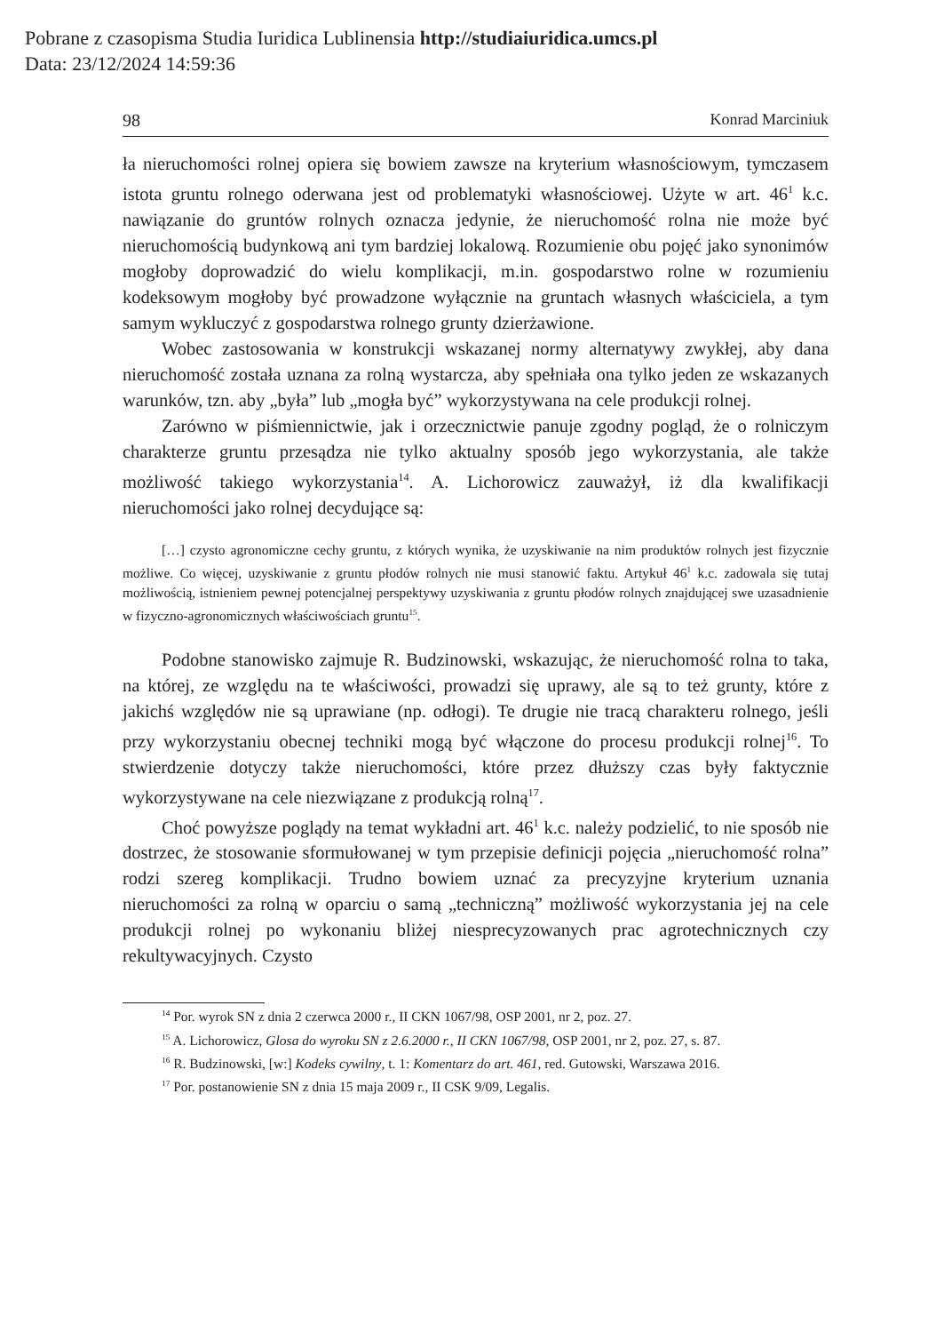Pobrane z czasopisma Studia Iuridica Lublinensia http://studiaiuridica.umcs.pl
Data: 23/12/2024 14:59:36
98 Konrad Marciniuk
ła nieruchomości rolnej opiera się bowiem zawsze na kryterium własnościowym, tymczasem istota gruntu rolnego oderwana jest od problematyki własnościowej. Użyte w art. 46<sup>1</sup> k.c. nawiązanie do gruntów rolnych oznacza jedynie, że nieruchomość rolna nie może być nieruchomością budynkową ani tym bardziej lokalową. Rozumienie obu pojęć jako synonimów mogłoby doprowadzić do wielu komplikacji, m.in. gospodarstwo rolne w rozumieniu kodeksowym mogłoby być prowadzone wyłącznie na gruntach własnych właściciela, a tym samym wykluczyć z gospodarstwa rolnego grunty dzierżawione.
Wobec zastosowania w konstrukcji wskazanej normy alternatywy zwykłej, aby dana nieruchomość została uznana za rolną wystarcza, aby spełniała ona tylko jeden ze wskazanych warunków, tzn. aby „była” lub „mogła być” wykorzystywana na cele produkcji rolnej.
Zarówno w piśmiennictwie, jak i orzecznictwie panuje zgodny pogląd, że o rolniczym charakterze gruntu przesądza nie tylko aktualny sposób jego wykorzystania, ale także możliwość takiego wykorzystania<sup>14</sup>. A. Lichorowicz zauważył, iż dla kwalifikacji nieruchomości jako rolnej decydujące są:
[…] czysto agronomiczne cechy gruntu, z których wynika, że uzyskiwanie na nim produktów rolnych jest fizycznie możliwe. Co więcej, uzyskiwanie z gruntu płodów rolnych nie musi stanowić faktu. Artykuł 46<sup>1</sup> k.c. zadowala się tutaj możliwością, istnieniem pewnej potencjalnej perspektywy uzyskiwania z gruntu płodów rolnych znajdującej swe uzasadnienie w fizyczno-agronomicznych właściwościach gruntu<sup>15</sup>.
Podobne stanowisko zajmuje R. Budzinowski, wskazując, że nieruchomość rolna to taka, na której, ze względu na te właściwości, prowadzi się uprawy, ale są to też grunty, które z jakichś względów nie są uprawiane (np. odłogi). Te drugie nie tracą charakteru rolnego, jeśli przy wykorzystaniu obecnej techniki mogą być włączone do procesu produkcji rolnej<sup>16</sup>. To stwierdzenie dotyczy także nieruchomości, które przez dłuższy czas były faktycznie wykorzystywane na cele niezwiązane z produkcją rolną<sup>17</sup>.
Choć powyższe poglądy na temat wykładni art. 46<sup>1</sup> k.c. należy podzielić, to nie sposób nie dostrzec, że stosowanie sformułowanej w tym przepisie definicji pojęcia „nieruchomość rolna” rodzi szereg komplikacji. Trudno bowiem uznać za precyzyjne kryterium uznania nieruchomości za rolną w oparciu o samą „techniczną” możliwość wykorzystania jej na cele produkcji rolnej po wykonaniu bliżej niesprecyzowanych prac agrotechnicznych czy rekultywacyjnych. Czysto
<sup>14</sup> Por. wyrok SN z dnia 2 czerwca 2000 r., II CKN 1067/98, OSP 2001, nr 2, poz. 27.
<sup>15</sup> A. Lichorowicz, Glosa do wyroku SN z 2.6.2000 r., II CKN 1067/98, OSP 2001, nr 2, poz. 27, s. 87.
<sup>16</sup> R. Budzinowski, [w:] Kodeks cywilny, t. 1: Komentarz do art. 461, red. Gutowski, Warszawa 2016.
<sup>17</sup> Por. postanowienie SN z dnia 15 maja 2009 r., II CSK 9/09, Legalis.